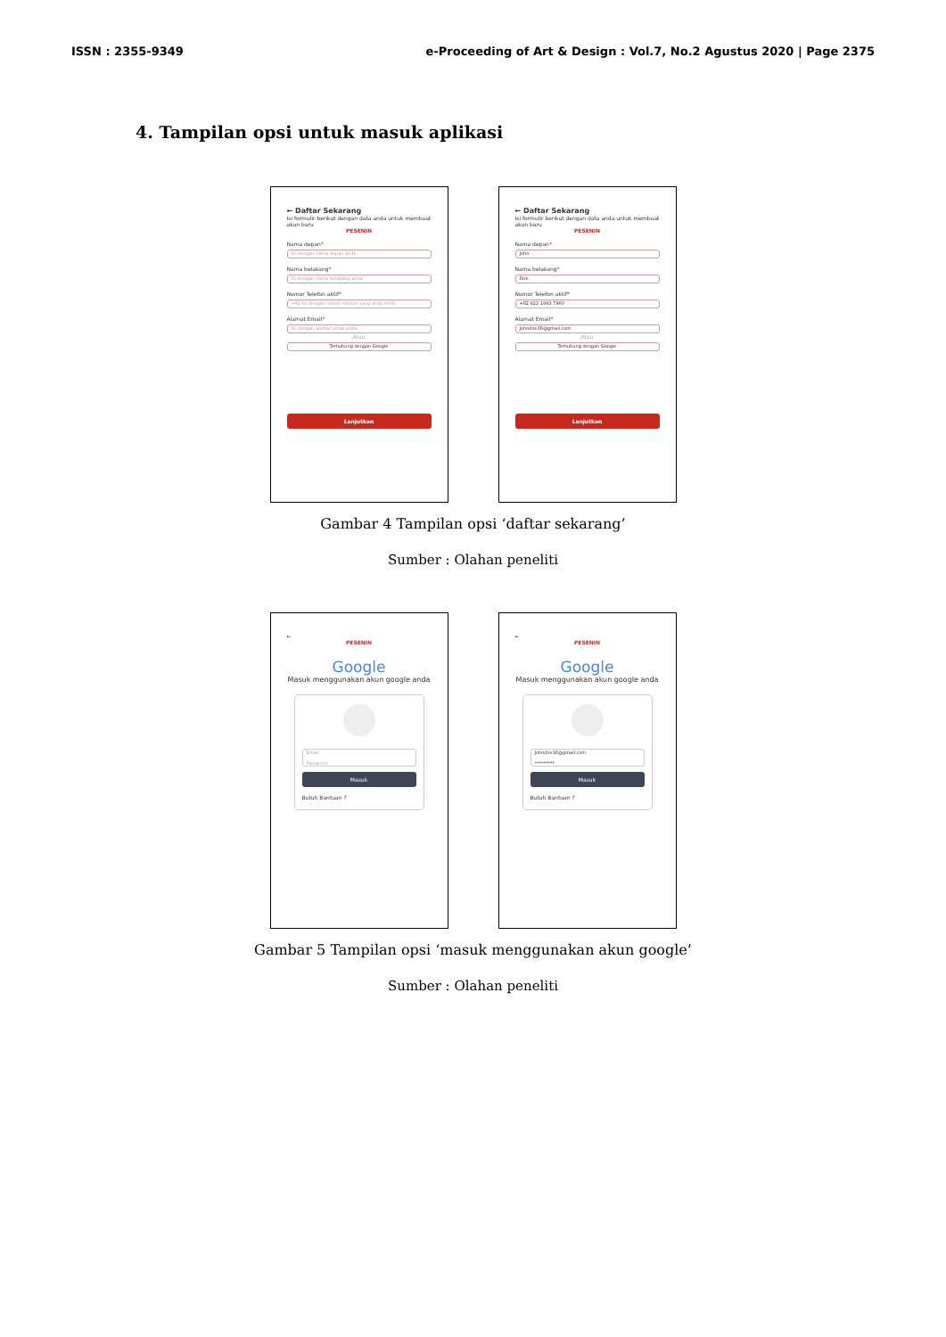ISSN : 2355-9349 e-Proceeding of Art & Design : Vol.7, No.2 Agustus 2020 | Page 2375
4. Tampilan opsi untuk masuk aplikasi
← Daftar Sekarang
Isi formulir berikut dengan data anda untuk membuat akun baru
PESENIN
Nama depan*
Isi dengan nama depan anda
Nama belakang*
Isi dengan nama belakang anda
Nomor Telefon aktif*
+62 Isi dengan nomor telefon yang anda miliki
Alamat Email*
Isi dengan alamat email anda
Atau
Terhubung dengan Google
Lanjutkan
← Daftar Sekarang
Isi formulir berikut dengan data anda untuk membuat akun baru
PESENIN
Nama depan*
John
Nama belakang*
Doe
Nomor Telefon aktif*
+62 822 1943 7960
Alamat Email*
Johndoe16@gmail.com
Atau
Terhubung dengan Google
Lanjutkan
Gambar 4 Tampilan opsi ‘daftar sekarang’
Sumber : Olahan peneliti
←
PESENIN
Google
Masuk menggunakan akun google anda
Email
Password
Masuk
Butuh Bantuan ?
←
PESENIN
Google
Masuk menggunakan akun google anda
Johndoe16@gmail.com
*********
Masuk
Butuh Bantuan ?
Gambar 5 Tampilan opsi ‘masuk menggunakan akun google’
Sumber : Olahan peneliti